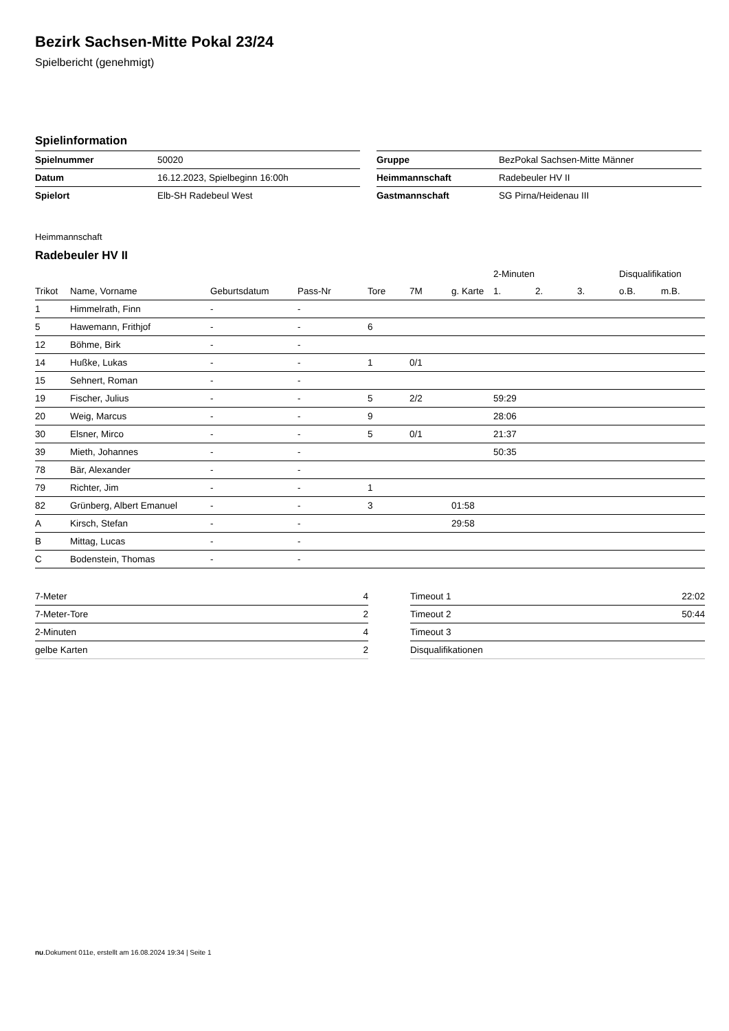Bezirk Sachsen-Mitte Pokal 23/24
Spielbericht (genehmigt)
Spielinformation
| Spielnummer | 50020 |
| Datum | 16.12.2023, Spielbeginn 16:00h |
| Spielort | Elb-SH Radebeul West |
| Gruppe | BezPokal Sachsen-Mitte Männer |
| Heimmannschaft | Radebeuler HV II |
| Gastmannschaft | SG Pirna/Heidenau III |
Heimmannschaft
Radebeuler HV II
| | | | | | | | 2-Minuten | | | Disqualifikation | |
| --- | --- | --- | --- | --- | --- | --- | --- | --- | --- | --- | --- |
| Trikot | Name, Vorname | Geburtsdatum | Pass-Nr | Tore | 7M | g. Karte | 1. | 2. | 3. | o.B. | m.B. |
| 1 | Himmelrath, Finn | - | - | | | | | | | | |
| 5 | Hawemann, Frithjof | - | - | 6 | | | | | | | |
| 12 | Böhme, Birk | - | - | | | | | | | | |
| 14 | Hußke, Lukas | - | - | 1 | 0/1 | | | | | | |
| 15 | Sehnert, Roman | - | - | | | | | | | | |
| 19 | Fischer, Julius | - | - | 5 | 2/2 | | 59:29 | | | | |
| 20 | Weig, Marcus | - | - | 9 | | | 28:06 | | | | |
| 30 | Elsner, Mirco | - | - | 5 | 0/1 | | 21:37 | | | | |
| 39 | Mieth, Johannes | - | - | | | | 50:35 | | | | |
| 78 | Bär, Alexander | - | - | | | | | | | | |
| 79 | Richter, Jim | - | - | 1 | | | | | | | |
| 82 | Grünberg, Albert Emanuel | - | - | 3 | | 01:58 | | | | | |
| A | Kirsch, Stefan | - | - | | | 29:58 | | | | | |
| B | Mittag, Lucas | - | - | | | | | | | | |
| C | Bodenstein, Thomas | - | - | | | | | | | | |
| 7-Meter | 4 |
| 7-Meter-Tore | 2 |
| 2-Minuten | 4 |
| gelbe Karten | 2 |
| Timeout 1 | 22:02 |
| Timeout 2 | 50:44 |
| Timeout 3 | |
| Disqualifikationen | |
nu.Dokument 011e, erstellt am 16.08.2024 19:34 | Seite 1